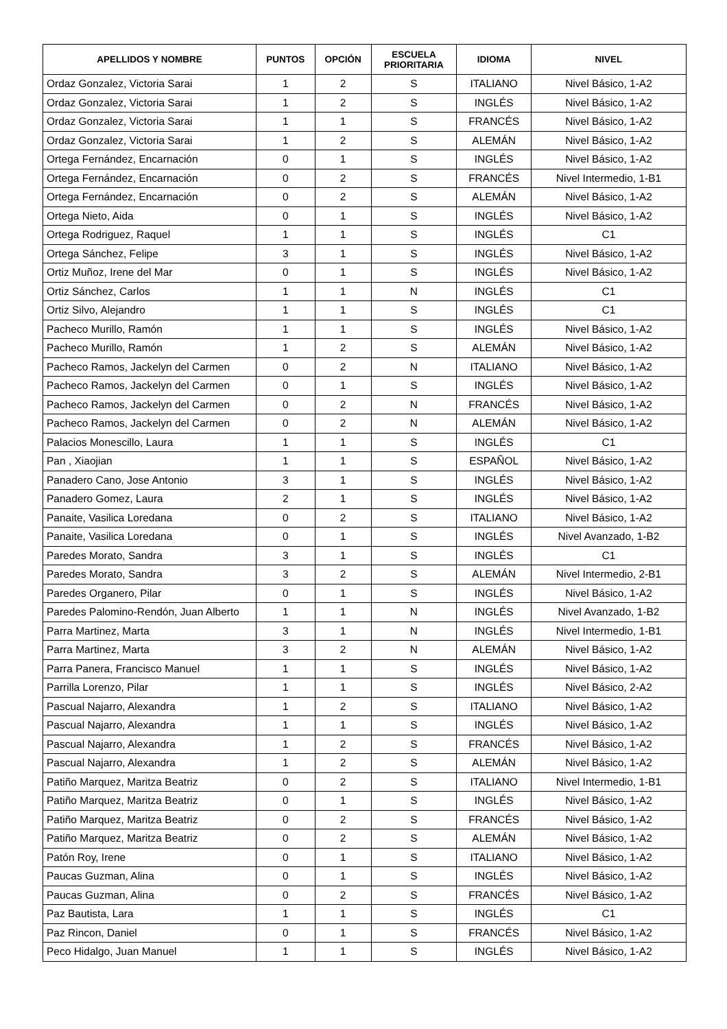| APELLIDOS Y NOMBRE | PUNTOS | OPCIÓN | ESCUELA PRIORITARIA | IDIOMA | NIVEL |
| --- | --- | --- | --- | --- | --- |
| Ordaz Gonzalez, Victoria Sarai | 1 | 2 | S | ITALIANO | Nivel Básico, 1-A2 |
| Ordaz Gonzalez, Victoria Sarai | 1 | 2 | S | INGLÉS | Nivel Básico, 1-A2 |
| Ordaz Gonzalez, Victoria Sarai | 1 | 1 | S | FRANCÉS | Nivel Básico, 1-A2 |
| Ordaz Gonzalez, Victoria Sarai | 1 | 2 | S | ALEMÁN | Nivel Básico, 1-A2 |
| Ortega Fernández, Encarnación | 0 | 1 | S | INGLÉS | Nivel Básico, 1-A2 |
| Ortega Fernández, Encarnación | 0 | 2 | S | FRANCÉS | Nivel Intermedio, 1-B1 |
| Ortega Fernández, Encarnación | 0 | 2 | S | ALEMÁN | Nivel Básico, 1-A2 |
| Ortega Nieto, Aida | 0 | 1 | S | INGLÉS | Nivel Básico, 1-A2 |
| Ortega Rodriguez, Raquel | 1 | 1 | S | INGLÉS | C1 |
| Ortega Sánchez, Felipe | 3 | 1 | S | INGLÉS | Nivel Básico, 1-A2 |
| Ortiz Muñoz, Irene del Mar | 0 | 1 | S | INGLÉS | Nivel Básico, 1-A2 |
| Ortiz Sánchez, Carlos | 1 | 1 | N | INGLÉS | C1 |
| Ortiz Silvo, Alejandro | 1 | 1 | S | INGLÉS | C1 |
| Pacheco Murillo, Ramón | 1 | 1 | S | INGLÉS | Nivel Básico, 1-A2 |
| Pacheco Murillo, Ramón | 1 | 2 | S | ALEMÁN | Nivel Básico, 1-A2 |
| Pacheco Ramos, Jackelyn del Carmen | 0 | 2 | N | ITALIANO | Nivel Básico, 1-A2 |
| Pacheco Ramos, Jackelyn del Carmen | 0 | 1 | S | INGLÉS | Nivel Básico, 1-A2 |
| Pacheco Ramos, Jackelyn del Carmen | 0 | 2 | N | FRANCÉS | Nivel Básico, 1-A2 |
| Pacheco Ramos, Jackelyn del Carmen | 0 | 2 | N | ALEMÁN | Nivel Básico, 1-A2 |
| Palacios Monescillo, Laura | 1 | 1 | S | INGLÉS | C1 |
| Pan , Xiaojian | 1 | 1 | S | ESPAÑOL | Nivel Básico, 1-A2 |
| Panadero Cano, Jose Antonio | 3 | 1 | S | INGLÉS | Nivel Básico, 1-A2 |
| Panadero Gomez, Laura | 2 | 1 | S | INGLÉS | Nivel Básico, 1-A2 |
| Panaite, Vasilica Loredana | 0 | 2 | S | ITALIANO | Nivel Básico, 1-A2 |
| Panaite, Vasilica Loredana | 0 | 1 | S | INGLÉS | Nivel Avanzado, 1-B2 |
| Paredes Morato, Sandra | 3 | 1 | S | INGLÉS | C1 |
| Paredes Morato, Sandra | 3 | 2 | S | ALEMÁN | Nivel Intermedio, 2-B1 |
| Paredes Organero, Pilar | 0 | 1 | S | INGLÉS | Nivel Básico, 1-A2 |
| Paredes Palomino-Rendón, Juan Alberto | 1 | 1 | N | INGLÉS | Nivel Avanzado, 1-B2 |
| Parra Martinez, Marta | 3 | 1 | N | INGLÉS | Nivel Intermedio, 1-B1 |
| Parra Martinez, Marta | 3 | 2 | N | ALEMÁN | Nivel Básico, 1-A2 |
| Parra Panera, Francisco Manuel | 1 | 1 | S | INGLÉS | Nivel Básico, 1-A2 |
| Parrilla Lorenzo, Pilar | 1 | 1 | S | INGLÉS | Nivel Básico, 2-A2 |
| Pascual Najarro, Alexandra | 1 | 2 | S | ITALIANO | Nivel Básico, 1-A2 |
| Pascual Najarro, Alexandra | 1 | 1 | S | INGLÉS | Nivel Básico, 1-A2 |
| Pascual Najarro, Alexandra | 1 | 2 | S | FRANCÉS | Nivel Básico, 1-A2 |
| Pascual Najarro, Alexandra | 1 | 2 | S | ALEMÁN | Nivel Básico, 1-A2 |
| Patiño Marquez, Maritza Beatriz | 0 | 2 | S | ITALIANO | Nivel Intermedio, 1-B1 |
| Patiño Marquez, Maritza Beatriz | 0 | 1 | S | INGLÉS | Nivel Básico, 1-A2 |
| Patiño Marquez, Maritza Beatriz | 0 | 2 | S | FRANCÉS | Nivel Básico, 1-A2 |
| Patiño Marquez, Maritza Beatriz | 0 | 2 | S | ALEMÁN | Nivel Básico, 1-A2 |
| Patón Roy, Irene | 0 | 1 | S | ITALIANO | Nivel Básico, 1-A2 |
| Paucas Guzman, Alina | 0 | 1 | S | INGLÉS | Nivel Básico, 1-A2 |
| Paucas Guzman, Alina | 0 | 2 | S | FRANCÉS | Nivel Básico, 1-A2 |
| Paz Bautista, Lara | 1 | 1 | S | INGLÉS | C1 |
| Paz Rincon, Daniel | 0 | 1 | S | FRANCÉS | Nivel Básico, 1-A2 |
| Peco Hidalgo, Juan Manuel | 1 | 1 | S | INGLÉS | Nivel Básico, 1-A2 |